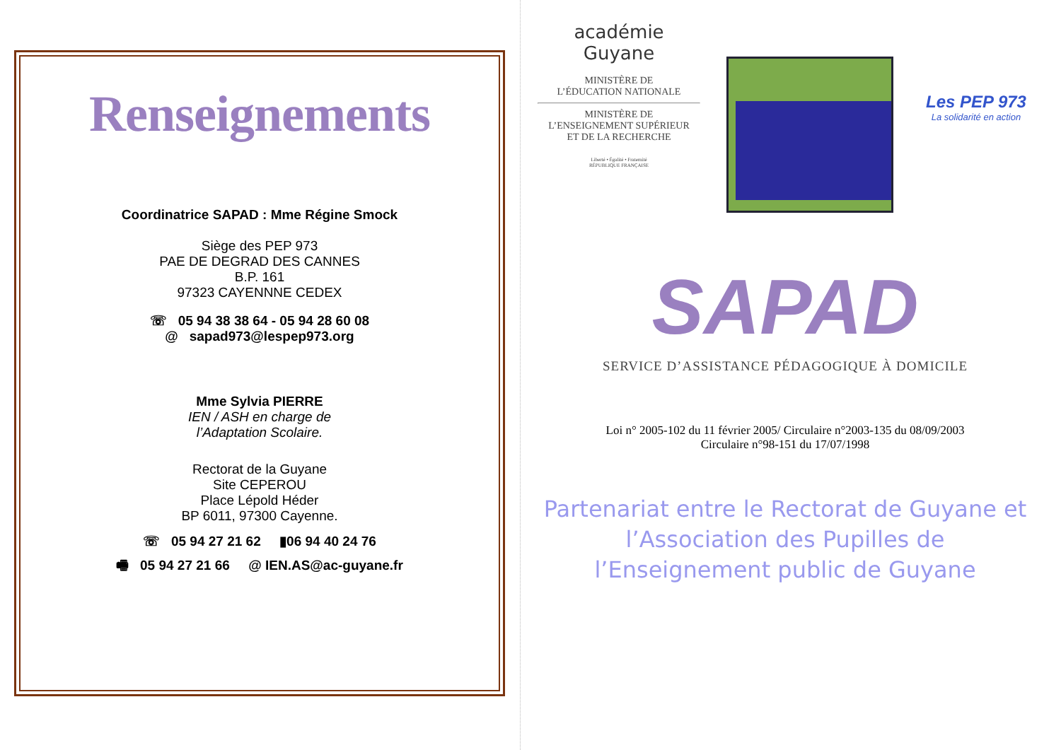Renseignements
Coordinatrice SAPAD : Mme Régine Smock
Siège des PEP 973
PAE DE DEGRAD DES CANNES
B.P. 161
97323 CAYENNNE CEDEX
☏ 05 94 38 38 64 - 05 94 28 60 08
@ sapad973@lespep973.org
Mme Sylvia PIERRE
IEN / ASH en charge de
l’Adaptation Scolaire.
Rectorat de la Guyane
Site CEPEROU
Place Lépold Héder
BP 6011, 97300 Cayenne.
☏ 05 94 27 21 62 ▮06 94 40 24 76
🖷 05 94 27 21 66 @ IEN.AS@ac-guyane.fr
académie
Guyane
MINISTÈRE DE
L’ÉDUCATION NATIONALE
MINISTÈRE DE
L’ENSEIGNEMENT SUPÉRIEUR
ET DE LA RECHERCHE
Liberté • Égalité • Fraternité
RÉPUBLIQUE FRANÇAISE
Les PEP 973
La solidarité en action
SAPAD
SERVICE D’ASSISTANCE PÉDAGOGIQUE À DOMICILE
Loi n° 2005-102 du 11 février 2005/ Circulaire n°2003-135 du 08/09/2003
Circulaire n°98-151 du 17/07/1998
Partenariat entre le Rectorat de Guyane et l’Association des Pupilles de l’Enseignement public de Guyane